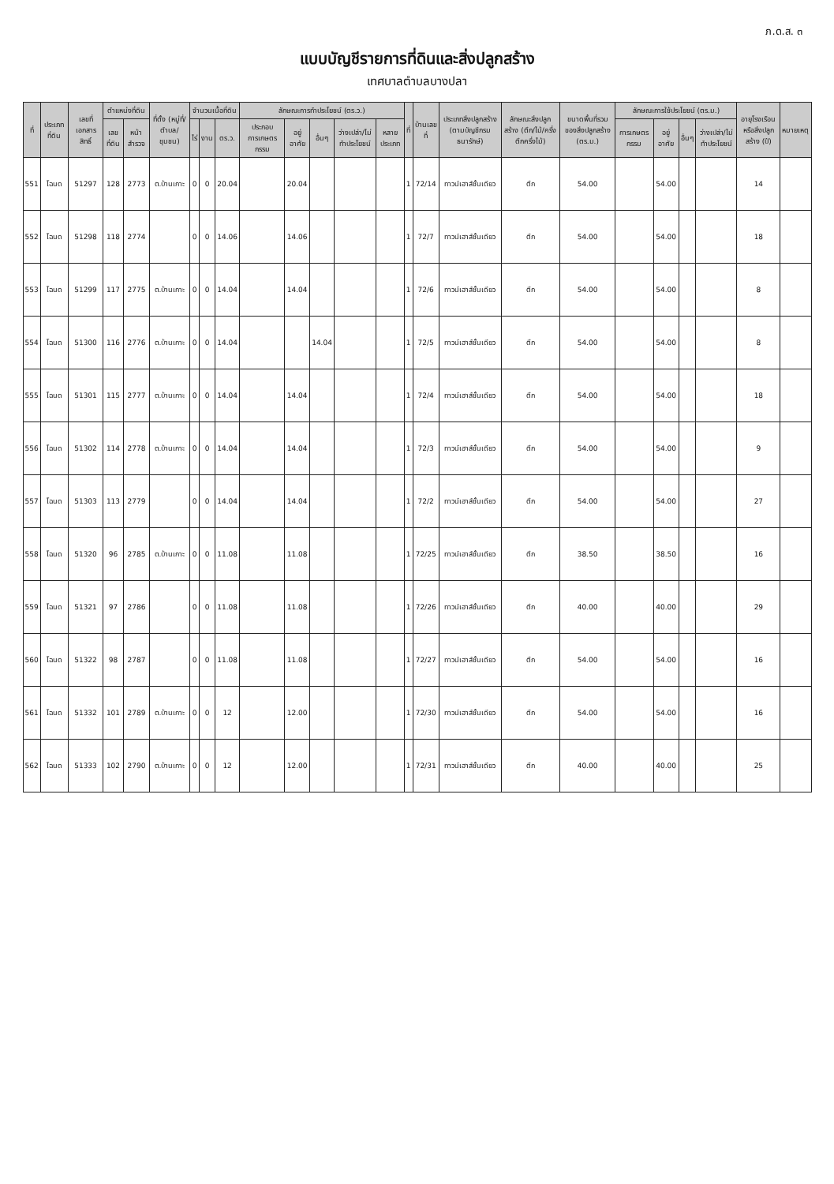ภ.ด.ส. ๓
แบบบัญชีรายการที่ดินและสิ่งปลูกสร้าง
เทศบาลตำบลบางปลา
| ที่ | ประเภทที่ดิน | เลขที่เอกสารสิทธิ์ | ตำแหน่งที่ดิน | | ที่ตั้ง (หมู่ที่/ตำบล/ชุมชน) | จำนวนเนื้อที่ดิน | | | ลักษณะการทำประโยชน์ (ตร.ว.) | | | | | ที่ | บ้านเลขที่ | ประเภทสิ่งปลูกสร้าง (ตามบัญชีกรมธนารักษ์) | ลักษณะสิ่งปลูกสร้าง (ตึก/ไม้/ครึ่งตึกครึ่งไม้) | ขนาดพื้นที่รวมของสิ่งปลูกสร้าง (ตร.ม.) | ลักษณะการใช้ประโยชน์ (ตร.ม.) | | | | อายุโรงเรือนหรือสิ่งปลูกสร้าง (ปี) | หมายเหตุ |
| --- | --- | --- | --- | --- | --- | --- | --- | --- | --- | --- | --- | --- | --- | --- | --- | --- | --- | --- | --- | --- | --- | --- | --- | --- |
| | | | เลขที่ดิน | หน้าสำรวจ | | ไร่ | งาน | ตร.ว. | ประกอบการเกษตรกรรม | อยู่อาศัย | อื่นๆ | ว่างเปล่า/ไม่ทำประโยชน์ | หลายประเภท | | | | | | การเกษตรกรรม | อยู่อาศัย | อื่นๆ | ว่างเปล่า/ไม่ทำประโยชน์ | | |
| 551 | โฉนด | 51297 | 128 | 2773 | ต.บ้านเกาะ | 0 | 0 | 20.04 | | 20.04 | | | | 1 | 72/14 | ทาวน์เฮาส์ชั้นเดียว | ตึก | 54.00 | | 54.00 | | | 14 | |
| 552 | โฉนด | 51298 | 118 | 2774 | | 0 | 0 | 14.06 | | 14.06 | | | | 1 | 72/7 | ทาวน์เฮาส์ชั้นเดียว | ตึก | 54.00 | | 54.00 | | | 18 | |
| 553 | โฉนด | 51299 | 117 | 2775 | ต.บ้านเกาะ | 0 | 0 | 14.04 | | 14.04 | | | | 1 | 72/6 | ทาวน์เฮาส์ชั้นเดียว | ตึก | 54.00 | | 54.00 | | | 8 | |
| 554 | โฉนด | 51300 | 116 | 2776 | ต.บ้านเกาะ | 0 | 0 | 14.04 | | | 14.04 | | | 1 | 72/5 | ทาวน์เฮาส์ชั้นเดียว | ตึก | 54.00 | | 54.00 | | | 8 | |
| 555 | โฉนด | 51301 | 115 | 2777 | ต.บ้านเกาะ | 0 | 0 | 14.04 | | 14.04 | | | | 1 | 72/4 | ทาวน์เฮาส์ชั้นเดียว | ตึก | 54.00 | | 54.00 | | | 18 | |
| 556 | โฉนด | 51302 | 114 | 2778 | ต.บ้านเกาะ | 0 | 0 | 14.04 | | 14.04 | | | | 1 | 72/3 | ทาวน์เฮาส์ชั้นเดียว | ตึก | 54.00 | | 54.00 | | | 9 | |
| 557 | โฉนด | 51303 | 113 | 2779 | | 0 | 0 | 14.04 | | 14.04 | | | | 1 | 72/2 | ทาวน์เฮาส์ชั้นเดียว | ตึก | 54.00 | | 54.00 | | | 27 | |
| 558 | โฉนด | 51320 | 96 | 2785 | ต.บ้านเกาะ | 0 | 0 | 11.08 | | 11.08 | | | | 1 | 72/25 | ทาวน์เฮาส์ชั้นเดียว | ตึก | 38.50 | | 38.50 | | | 16 | |
| 559 | โฉนด | 51321 | 97 | 2786 | | 0 | 0 | 11.08 | | 11.08 | | | | 1 | 72/26 | ทาวน์เฮาส์ชั้นเดียว | ตึก | 40.00 | | 40.00 | | | 29 | |
| 560 | โฉนด | 51322 | 98 | 2787 | | 0 | 0 | 11.08 | | 11.08 | | | | 1 | 72/27 | ทาวน์เฮาส์ชั้นเดียว | ตึก | 54.00 | | 54.00 | | | 16 | |
| 561 | โฉนด | 51332 | 101 | 2789 | ต.บ้านเกาะ | 0 | 0 | 12 | | 12.00 | | | | 1 | 72/30 | ทาวน์เฮาส์ชั้นเดียว | ตึก | 54.00 | | 54.00 | | | 16 | |
| 562 | โฉนด | 51333 | 102 | 2790 | ต.บ้านเกาะ | 0 | 0 | 12 | | 12.00 | | | | 1 | 72/31 | ทาวน์เฮาส์ชั้นเดียว | ตึก | 40.00 | | 40.00 | | | 25 | |